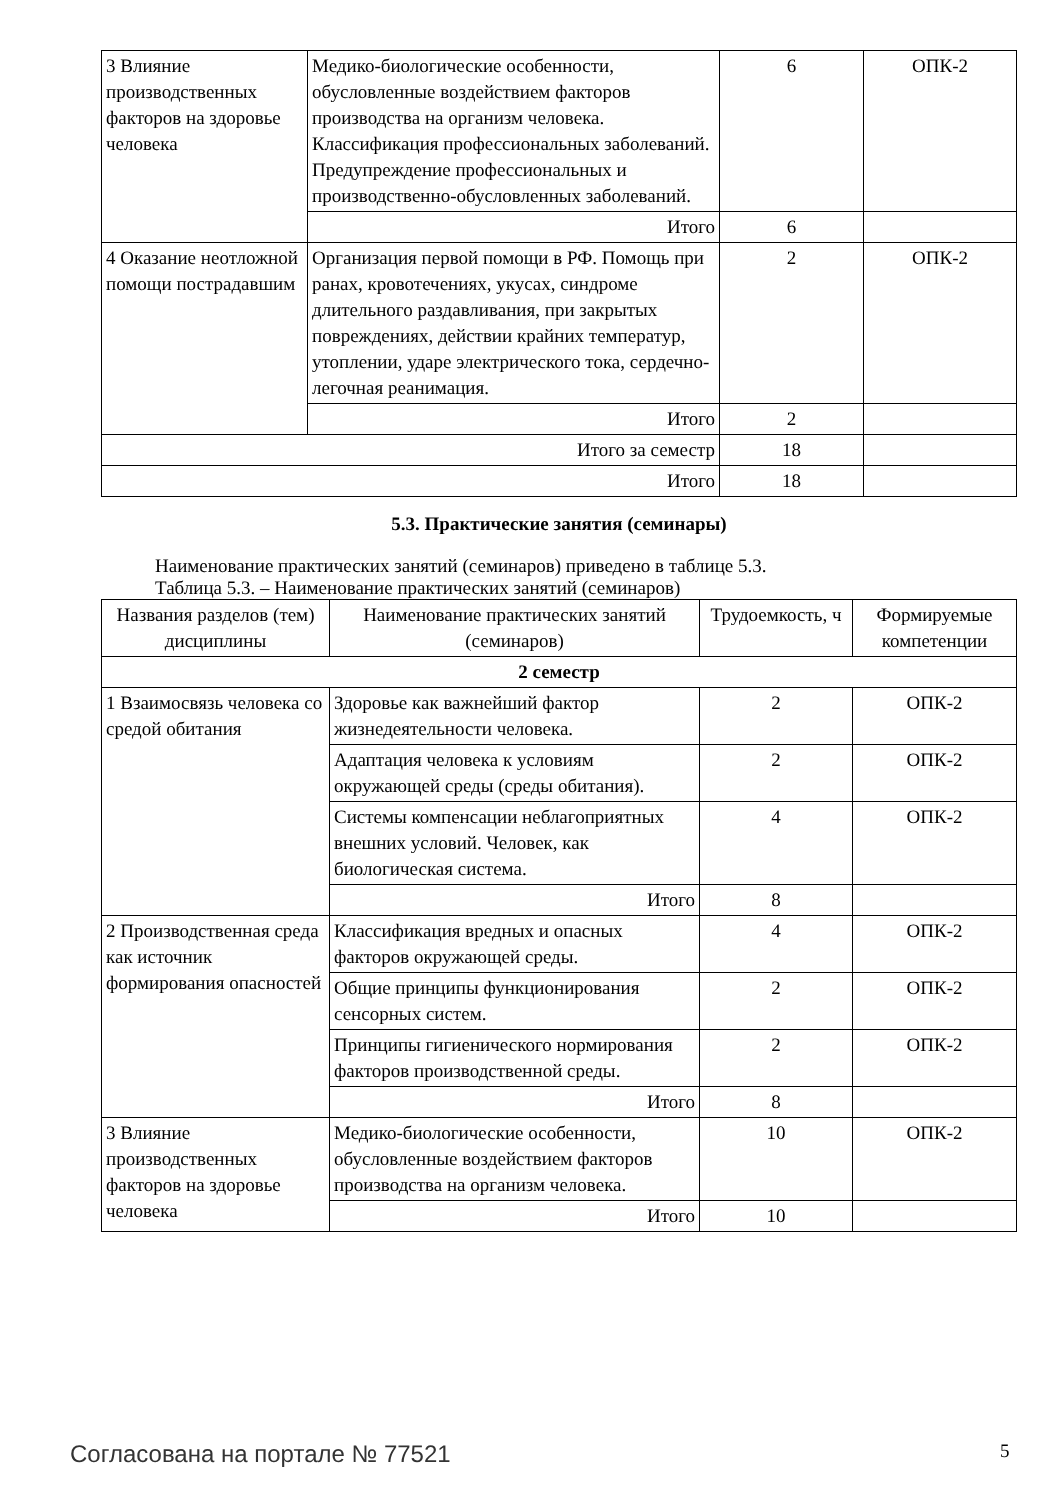| 3 Влияние производственных факторов на здоровье человека | Медико-биологические особенности, обусловленные воздействием факторов производства на организм человека. Классификация профессиональных заболеваний. Предупреждение профессиональных и производственно-обусловленных заболеваний. | 6 | ОПК-2 |
| | Итого | 6 | |
| 4 Оказание неотложной помощи пострадавшим | Организация первой помощи в РФ. Помощь при ранах, кровотечениях, укусах, синдроме длительного раздавливания, при закрытых повреждениях, действии крайних температур, утоплении, ударе электрического тока, сердечно-легочная реанимация. | 2 | ОПК-2 |
| | Итого | 2 | |
| Итого за семестр | | 18 | |
| Итого | | 18 | |
5.3. Практические занятия (семинары)
Наименование практических занятий (семинаров) приведено в таблице 5.3.
Таблица 5.3. – Наименование практических занятий (семинаров)
| Названия разделов (тем) дисциплины | Наименование практических занятий (семинаров) | Трудоемкость, ч | Формируемые компетенции |
| --- | --- | --- | --- |
| 2 семестр | | | |
| 1 Взаимосвязь человека со средой обитания | Здоровье как важнейший фактор жизнедеятельности человека. | 2 | ОПК-2 |
| | Адаптация человека к условиям окружающей среды (среды обитания). | 2 | ОПК-2 |
| | Системы компенсации неблагоприятных внешних условий. Человек, как биологическая система. | 4 | ОПК-2 |
| | Итого | 8 | |
| 2 Производственная среда как источник формирования опасностей | Классификация вредных и опасных факторов окружающей среды. | 4 | ОПК-2 |
| | Общие принципы функционирования сенсорных систем. | 2 | ОПК-2 |
| | Принципы гигиенического нормирования факторов производственной среды. | 2 | ОПК-2 |
| | Итого | 8 | |
| 3 Влияние производственных факторов на здоровье человека | Медико-биологические особенности, обусловленные воздействием факторов производства на организм человека. | 10 | ОПК-2 |
| | Итого | 10 | |
Согласована на портале № 77521 5